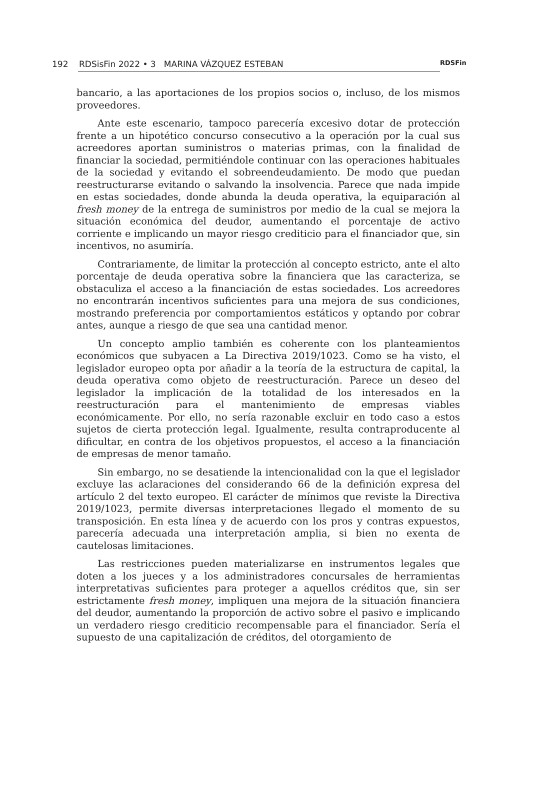192 RDSisFin 2022 • 3 MARINA VÁZQUEZ ESTEBAN RDSFin
bancario, a las aportaciones de los propios socios o, incluso, de los mismos proveedores.
Ante este escenario, tampoco parecería excesivo dotar de protección frente a un hipotético concurso consecutivo a la operación por la cual sus acreedores aportan suministros o materias primas, con la finalidad de financiar la sociedad, permitiéndole continuar con las operaciones habituales de la sociedad y evitando el sobreendeudamiento. De modo que puedan reestructurarse evitando o salvando la insolvencia. Parece que nada impide en estas sociedades, donde abunda la deuda operativa, la equiparación al fresh money de la entrega de suministros por medio de la cual se mejora la situación económica del deudor, aumentando el porcentaje de activo corriente e implicando un mayor riesgo crediticio para el financiador que, sin incentivos, no asumiría.
Contrariamente, de limitar la protección al concepto estricto, ante el alto porcentaje de deuda operativa sobre la financiera que las caracteriza, se obstaculiza el acceso a la financiación de estas sociedades. Los acreedores no encontrarán incentivos suficientes para una mejora de sus condiciones, mostrando preferencia por comportamientos estáticos y optando por cobrar antes, aunque a riesgo de que sea una cantidad menor.
Un concepto amplio también es coherente con los planteamientos económicos que subyacen a La Directiva 2019/1023. Como se ha visto, el legislador europeo opta por añadir a la teoría de la estructura de capital, la deuda operativa como objeto de reestructuración. Parece un deseo del legislador la implicación de la totalidad de los interesados en la reestructuración para el mantenimiento de empresas viables económicamente. Por ello, no sería razonable excluir en todo caso a estos sujetos de cierta protección legal. Igualmente, resulta contraproducente al dificultar, en contra de los objetivos propuestos, el acceso a la financiación de empresas de menor tamaño.
Sin embargo, no se desatiende la intencionalidad con la que el legislador excluye las aclaraciones del considerando 66 de la definición expresa del artículo 2 del texto europeo. El carácter de mínimos que reviste la Directiva 2019/1023, permite diversas interpretaciones llegado el momento de su transposición. En esta línea y de acuerdo con los pros y contras expuestos, parecería adecuada una interpretación amplia, si bien no exenta de cautelosas limitaciones.
Las restricciones pueden materializarse en instrumentos legales que doten a los jueces y a los administradores concursales de herramientas interpretativas suficientes para proteger a aquellos créditos que, sin ser estrictamente fresh money, impliquen una mejora de la situación financiera del deudor, aumentando la proporción de activo sobre el pasivo e implicando un verdadero riesgo crediticio recompensable para el financiador. Sería el supuesto de una capitalización de créditos, del otorgamiento de